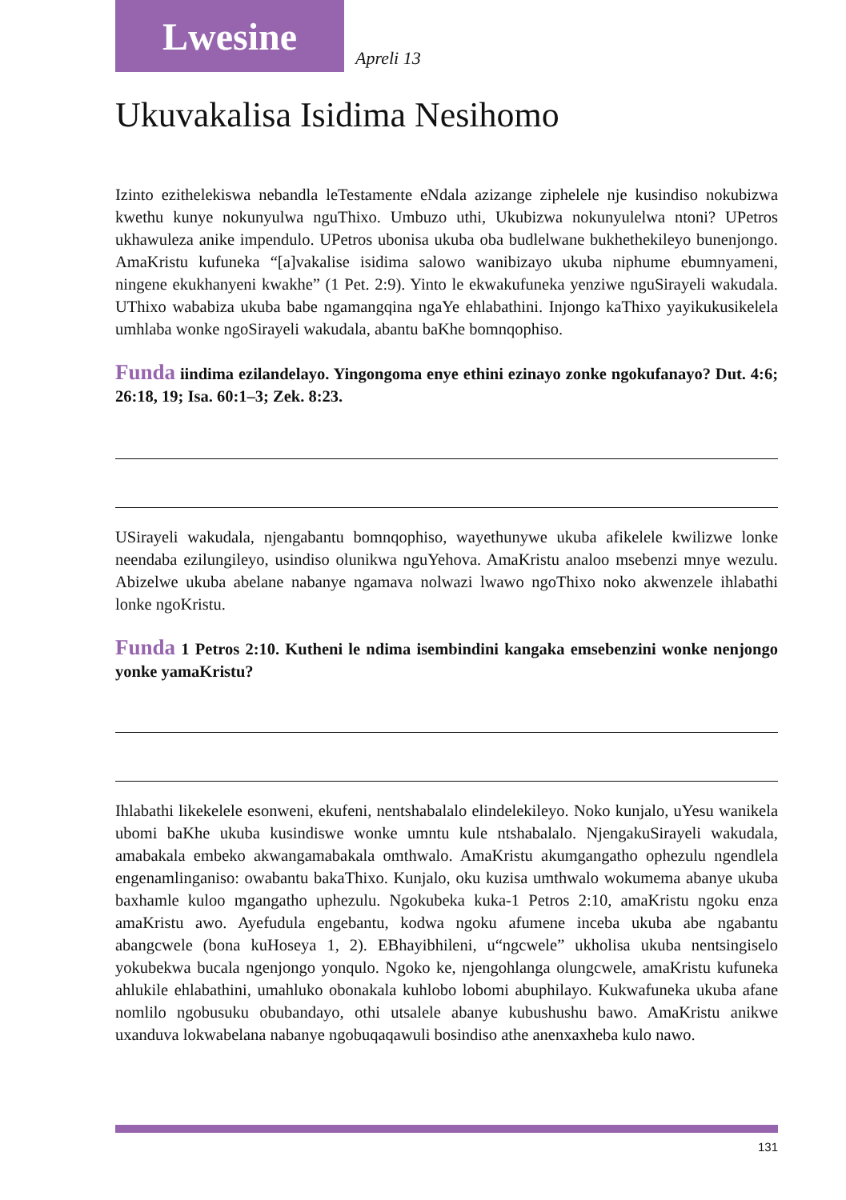Lwesine
Apreli 13
Ukuvakalisa Isidima Nesihomo
Izinto ezithelekiswa nebandla leTestamente eNdala azizange ziphelele nje kusindiso nokubizwa kwethu kunye nokunyulwa nguThixo. Umbuzo uthi, Ukubizwa nokunyulelwa ntoni? UPetros ukhawuleza anike impendulo. UPetros ubonisa ukuba oba budlelwane bukhethekileyo bunenjongo. AmaKristu kufuneka “[a]vakalise isidima salowo wanibizayo ukuba niphume ebumnyameni, ningene ekukhanyeni kwakhe” (1 Pet. 2:9). Yinto le ekwakufuneka yenziwe nguSirayeli wakudala. UThixo wababiza ukuba babe ngamangqina ngaYe ehlabathini. Injongo kaThixo yayikukusikelela umhlaba wonke ngoSirayeli wakudala, abantu baKhe bomnqophiso.
Funda iindima ezilandelayo. Yingongoma enye ethini ezinayo zonke ngokufanayo? Dut. 4:6; 26:18, 19; Isa. 60:1–3; Zek. 8:23.
USirayeli wakudala, njengabantu bomnqophiso, wayethunywe ukuba afikelele kwilizwe lonke neendaba ezilungileyo, usindiso olunikwa nguYehova. AmaKristu analoo msebenzi mnye wezulu. Abizelwe ukuba abelane nabanye ngamava nolwazi lwawo ngoThixo noko akwenzele ihlabathi lonke ngoKristu.
Funda 1 Petros 2:10. Kutheni le ndima isembindini kangaka emsebenzini wonke nenjongo yonke yamaKristu?
Ihlabathi likekelele esonweni, ekufeni, nentshabalalo elindelekileyo. Noko kunjalo, uYesu wanikela ubomi baKhe ukuba kusindiswe wonke umntu kule ntshabalalo. NjengakuSirayeli wakudala, amabakala embeko akwangamabakala omthwalo. AmaKristu akumgangatho ophezulu ngendlela engenamlinganiso: owabantu bakaThixo. Kunjalo, oku kuzisa umthwalo wokumema abanye ukuba baxhamle kuloo mgangatho uphezulu. Ngokubeka kuka-1 Petros 2:10, amaKristu ngoku enza amaKristu awo. Ayefudula engebantu, kodwa ngoku afumene inceba ukuba abe ngabantu abangcwele (bona kuHoseya 1, 2). EBhayibhileni, u“ngcwele” ukholisa ukuba nentsingiselo yokubekwa bucala ngenjongo yonqulo. Ngoko ke, njengohlanga olungcwele, amaKristu kufuneka ahlukile ehlabathini, umahluko obonakala kuhlobo lobomi abuphilayo. Kukwafuneka ukuba afane nomlilo ngobusuku obubandayo, othi utsalele abanye kubushushu bawo. AmaKristu anikwe uxanduva lokwabelana nabanye ngobuqaqawuli bosindiso athe anenxaxheba kulo nawo.
131